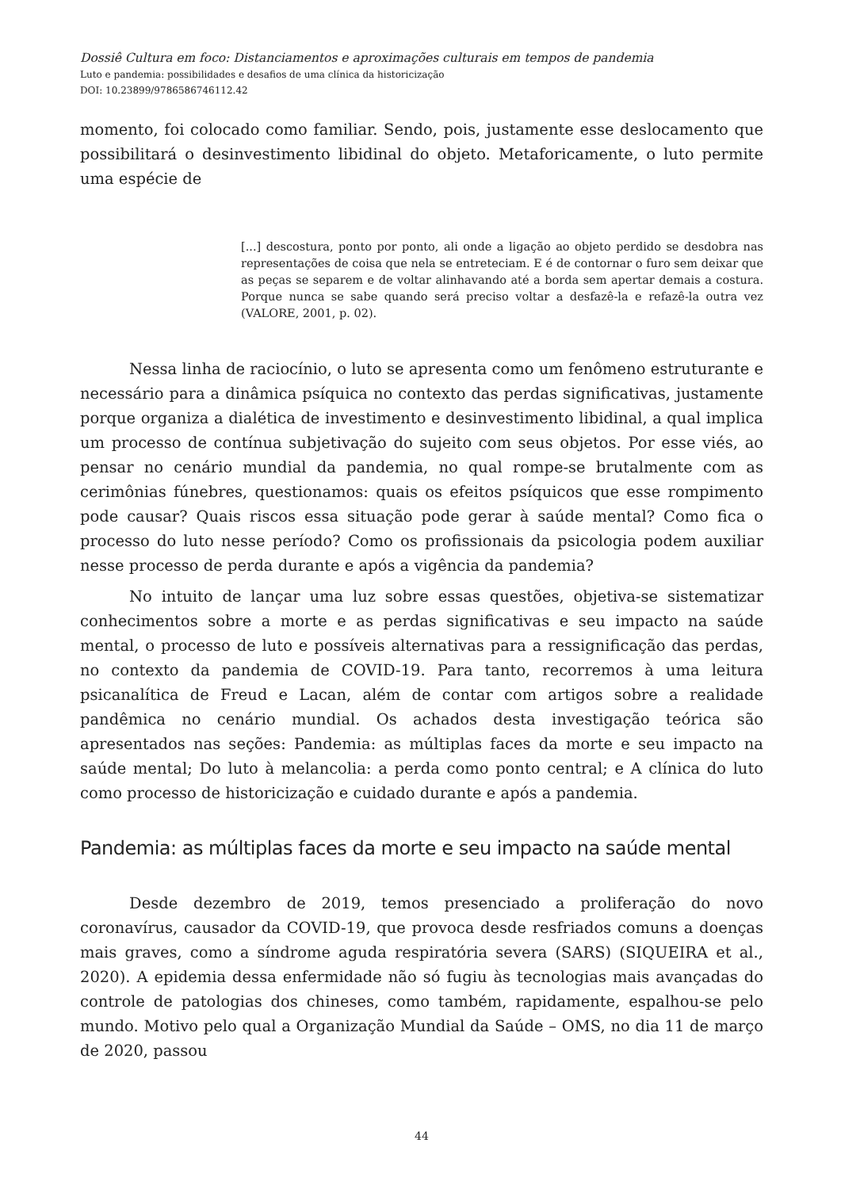Dossiê Cultura em foco: Distanciamentos e aproximações culturais em tempos de pandemia
Luto e pandemia: possibilidades e desafios de uma clínica da historicização
DOI: 10.23899/9786586746112.42
momento, foi colocado como familiar. Sendo, pois, justamente esse deslocamento que possibilitará o desinvestimento libidinal do objeto. Metaforicamente, o luto permite uma espécie de
[...] descostura, ponto por ponto, ali onde a ligação ao objeto perdido se desdobra nas representações de coisa que nela se entreteciam. E é de contornar o furo sem deixar que as peças se separem e de voltar alinhavando até a borda sem apertar demais a costura. Porque nunca se sabe quando será preciso voltar a desfazê-la e refazê-la outra vez (VALORE, 2001, p. 02).
Nessa linha de raciocínio, o luto se apresenta como um fenômeno estruturante e necessário para a dinâmica psíquica no contexto das perdas significativas, justamente porque organiza a dialética de investimento e desinvestimento libidinal, a qual implica um processo de contínua subjetivação do sujeito com seus objetos. Por esse viés, ao pensar no cenário mundial da pandemia, no qual rompe-se brutalmente com as cerimônias fúnebres, questionamos: quais os efeitos psíquicos que esse rompimento pode causar? Quais riscos essa situação pode gerar à saúde mental? Como fica o processo do luto nesse período? Como os profissionais da psicologia podem auxiliar nesse processo de perda durante e após a vigência da pandemia?
No intuito de lançar uma luz sobre essas questões, objetiva-se sistematizar conhecimentos sobre a morte e as perdas significativas e seu impacto na saúde mental, o processo de luto e possíveis alternativas para a ressignificação das perdas, no contexto da pandemia de COVID-19. Para tanto, recorremos à uma leitura psicanalítica de Freud e Lacan, além de contar com artigos sobre a realidade pandêmica no cenário mundial. Os achados desta investigação teórica são apresentados nas seções: Pandemia: as múltiplas faces da morte e seu impacto na saúde mental; Do luto à melancolia: a perda como ponto central; e A clínica do luto como processo de historicização e cuidado durante e após a pandemia.
Pandemia: as múltiplas faces da morte e seu impacto na saúde mental
Desde dezembro de 2019, temos presenciado a proliferação do novo coronavírus, causador da COVID-19, que provoca desde resfriados comuns a doenças mais graves, como a síndrome aguda respiratória severa (SARS) (SIQUEIRA et al., 2020). A epidemia dessa enfermidade não só fugiu às tecnologias mais avançadas do controle de patologias dos chineses, como também, rapidamente, espalhou-se pelo mundo. Motivo pelo qual a Organização Mundial da Saúde – OMS, no dia 11 de março de 2020, passou
44